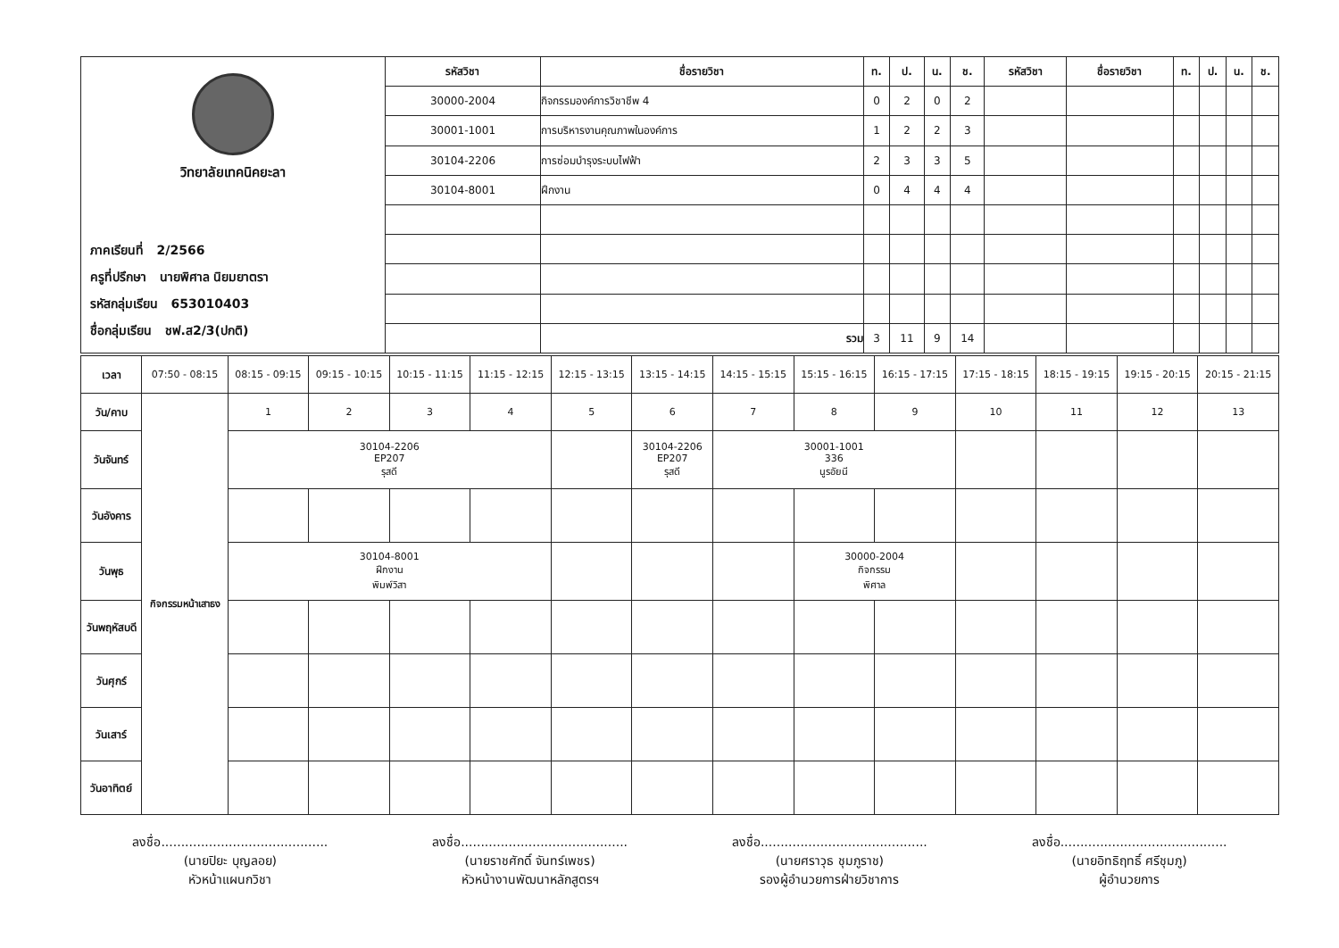| วิทยาลัยเทคนิคยะลา ภาคเรียนที่ 2/2566 ครูที่ปรึกษา นายพิศาล นิยมยาตรา รหัสกลุ่มเรียน 653010403 ชื่อกลุ่มเรียน ชฟ.ส2/3(ปกติ) | รหัสวิชา | ชื่อรายวิชา | ท. | ป. | น. | ช. | รหัสวิชา | ชื่อรายวิชา | ท. | ป. | น. | ช. |
| | 30000-2004 | กิจกรรมองค์การวิชาชีพ 4 | 0 | 2 | 0 | 2 | | | | | | |
| | 30001-1001 | การบริหารงานคุณภาพในองค์การ | 1 | 2 | 2 | 3 | | | | | | |
| | 30104-2206 | การซ่อมบำรุงระบบไฟฟ้า | 2 | 3 | 3 | 5 | | | | | | |
| | 30104-8001 | ฝึกงาน | 0 | 4 | 4 | 4 | | | | | | |
| | | รวม | 3 | 11 | 9 | 14 | | | | | | |
| เวลา | 07:50 - 08:15 | 08:15 - 09:15 | 09:15 - 10:15 | 10:15 - 11:15 | 11:15 - 12:15 | 12:15 - 13:15 | 13:15 - 14:15 | 14:15 - 15:15 | 15:15 - 16:15 | 16:15 - 17:15 | 17:15 - 18:15 | 18:15 - 19:15 | 19:15 - 20:15 | 20:15 - 21:15 |
| วัน/คาบ | กิจกรรมหน้าเสาธง | 1 | 2 | 3 | 4 | 5 | 6 | 7 | 8 | 9 | 10 | 11 | 12 | 13 |
| วันจันทร์ | | 30104-2206 EP207 รุสดี | | | | | 30104-2206 EP207 รุสดี | 30001-1001 336 นูรอัยนี | | | | | | |
| วันอังคาร | | | | | | | | | | | | | | |
| วันพุธ | | 30104-8001 ฝึกงาน พิมพ์วิสา | | | | | | | 30000-2004 กิจกรรม พิศาล | | | | | |
| วันพฤหัสบดี | | | | | | | | | | | | | | |
| วันศุกร์ | | | | | | | | | | | | | | |
| วันเสาร์ | | | | | | | | | | | | | | |
| วันอาทิตย์ | | | | | | | | | | | | | | |
ลงชื่อ..........................................
(นายปิยะ บุญลอย)
หัวหน้าแผนกวิชา
ลงชื่อ..........................................
(นายราชศักดิ์ จันทร์เพชร)
หัวหน้างานพัฒนาหลักสูตรฯ
ลงชื่อ..........................................
(นายศราวุธ ชุมภูราช)
รองผู้อำนวยการฝ่ายวิชาการ
ลงชื่อ..........................................
(นายอิทธิฤทธิ์ ศรีชุมภู)
ผู้อำนวยการ